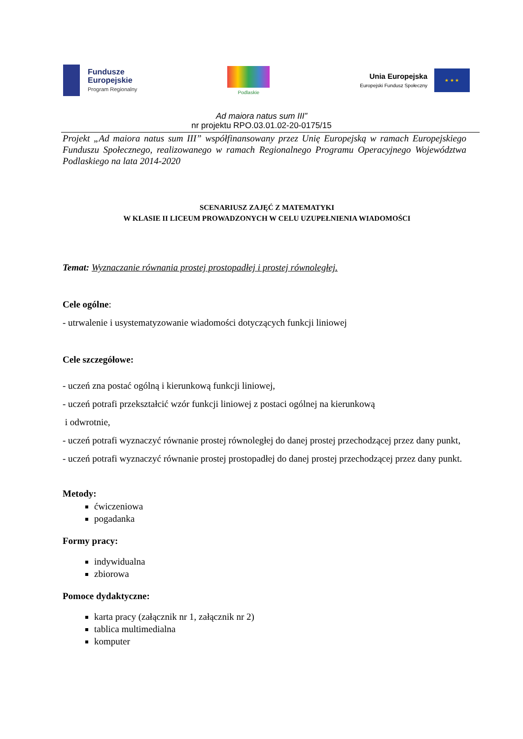Fundusze
Europejskie
Program Regionalny
Podlaskie
Unia Europejska
Europejski Fundusz Społeczny
★ ★ ★
Ad maiora natus sum III”
nr projektu RPO.03.01.02-20-0175/15
Projekt „Ad maiora natus sum III” współfinansowany przez Unię Europejską w ramach Europejskiego Funduszu Społecznego, realizowanego w ramach Regionalnego Programu Operacyjnego Województwa Podlaskiego na lata 2014-2020
SCENARIUSZ ZAJĘĆ Z MATEMATYKI
W KLASIE II LICEUM PROWADZONYCH W CELU UZUPEŁNIENIA WIADOMOŚCI
Temat: Wyznaczanie równania prostej prostopadłej i prostej równoległej.
Cele ogólne:
- utrwalenie i usystematyzowanie wiadomości dotyczących funkcji liniowej
Cele szczegółowe:
- uczeń zna postać ogólną i kierunkową funkcji liniowej,
- uczeń potrafi przekształcić wzór funkcji liniowej z postaci ogólnej na kierunkową
i odwrotnie,
- uczeń potrafi wyznaczyć równanie prostej równoległej do danej prostej przechodzącej przez dany punkt,
- uczeń potrafi wyznaczyć równanie prostej prostopadłej do danej prostej przechodzącej przez dany punkt.
Metody:
ćwiczeniowa
pogadanka
Formy pracy:
indywidualna
zbiorowa
Pomoce dydaktyczne:
karta pracy (załącznik nr 1, załącznik nr 2)
tablica multimedialna
komputer